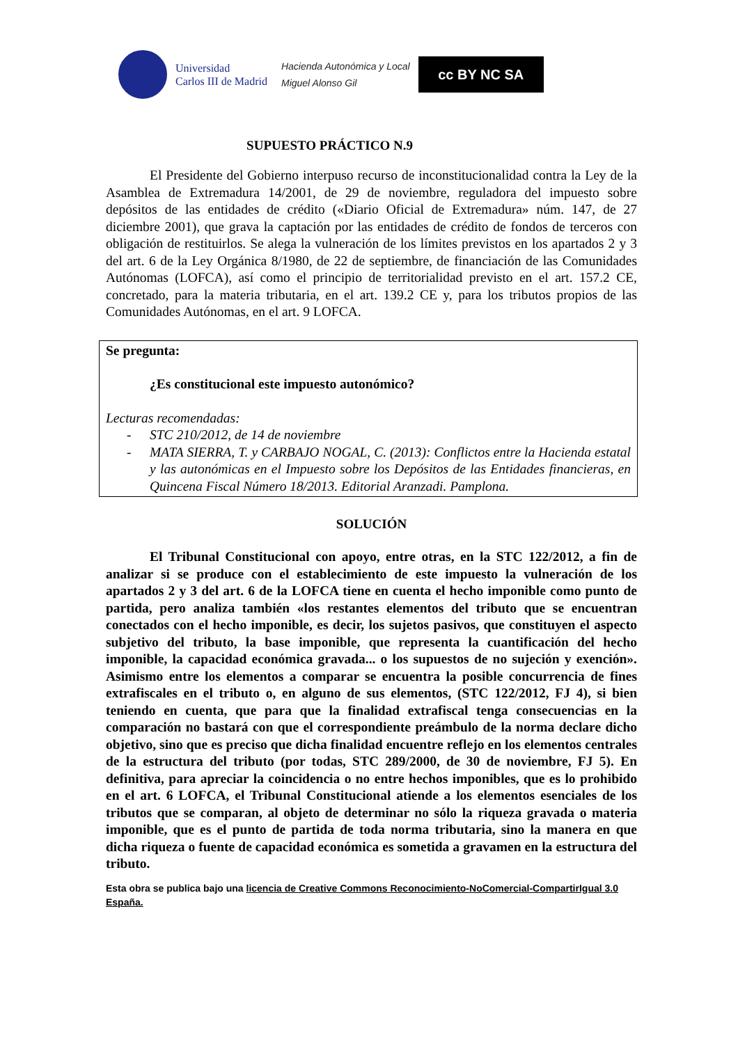Universidad
Carlos III de Madrid
Hacienda Autonómica y Local
Miguel Alonso Gil
cc BY NC SA
SUPUESTO PRÁCTICO N.9
El Presidente del Gobierno interpuso recurso de inconstitucionalidad contra la Ley de la Asamblea de Extremadura 14/2001, de 29 de noviembre, reguladora del impuesto sobre depósitos de las entidades de crédito («Diario Oficial de Extremadura» núm. 147, de 27 diciembre 2001), que grava la captación por las entidades de crédito de fondos de terceros con obligación de restituirlos. Se alega la vulneración de los límites previstos en los apartados 2 y 3 del art. 6 de la Ley Orgánica 8/1980, de 22 de septiembre, de financiación de las Comunidades Autónomas (LOFCA), así como el principio de territorialidad previsto en el art. 157.2 CE, concretado, para la materia tributaria, en el art. 139.2 CE y, para los tributos propios de las Comunidades Autónomas, en el art. 9 LOFCA.
Se pregunta:
¿Es constitucional este impuesto autonómico?
Lecturas recomendadas:
- STC 210/2012, de 14 de noviembre
- MATA SIERRA, T. y CARBAJO NOGAL, C. (2013): Conflictos entre la Hacienda estatal y las autonómicas en el Impuesto sobre los Depósitos de las Entidades financieras, en Quincena Fiscal Número 18/2013. Editorial Aranzadi. Pamplona.
SOLUCIÓN
El Tribunal Constitucional con apoyo, entre otras, en la STC 122/2012, a fin de analizar si se produce con el establecimiento de este impuesto la vulneración de los apartados 2 y 3 del art. 6 de la LOFCA tiene en cuenta el hecho imponible como punto de partida, pero analiza también «los restantes elementos del tributo que se encuentran conectados con el hecho imponible, es decir, los sujetos pasivos, que constituyen el aspecto subjetivo del tributo, la base imponible, que representa la cuantificación del hecho imponible, la capacidad económica gravada... o los supuestos de no sujeción y exención». Asimismo entre los elementos a comparar se encuentra la posible concurrencia de fines extrafiscales en el tributo o, en alguno de sus elementos, (STC 122/2012, FJ 4), si bien teniendo en cuenta, que para que la finalidad extrafiscal tenga consecuencias en la comparación no bastará con que el correspondiente preámbulo de la norma declare dicho objetivo, sino que es preciso que dicha finalidad encuentre reflejo en los elementos centrales de la estructura del tributo (por todas, STC 289/2000, de 30 de noviembre, FJ 5). En definitiva, para apreciar la coincidencia o no entre hechos imponibles, que es lo prohibido en el art. 6 LOFCA, el Tribunal Constitucional atiende a los elementos esenciales de los tributos que se comparan, al objeto de determinar no sólo la riqueza gravada o materia imponible, que es el punto de partida de toda norma tributaria, sino la manera en que dicha riqueza o fuente de capacidad económica es sometida a gravamen en la estructura del tributo.
Esta obra se publica bajo una licencia de Creative Commons Reconocimiento-NoComercial-CompartirIgual 3.0 España.